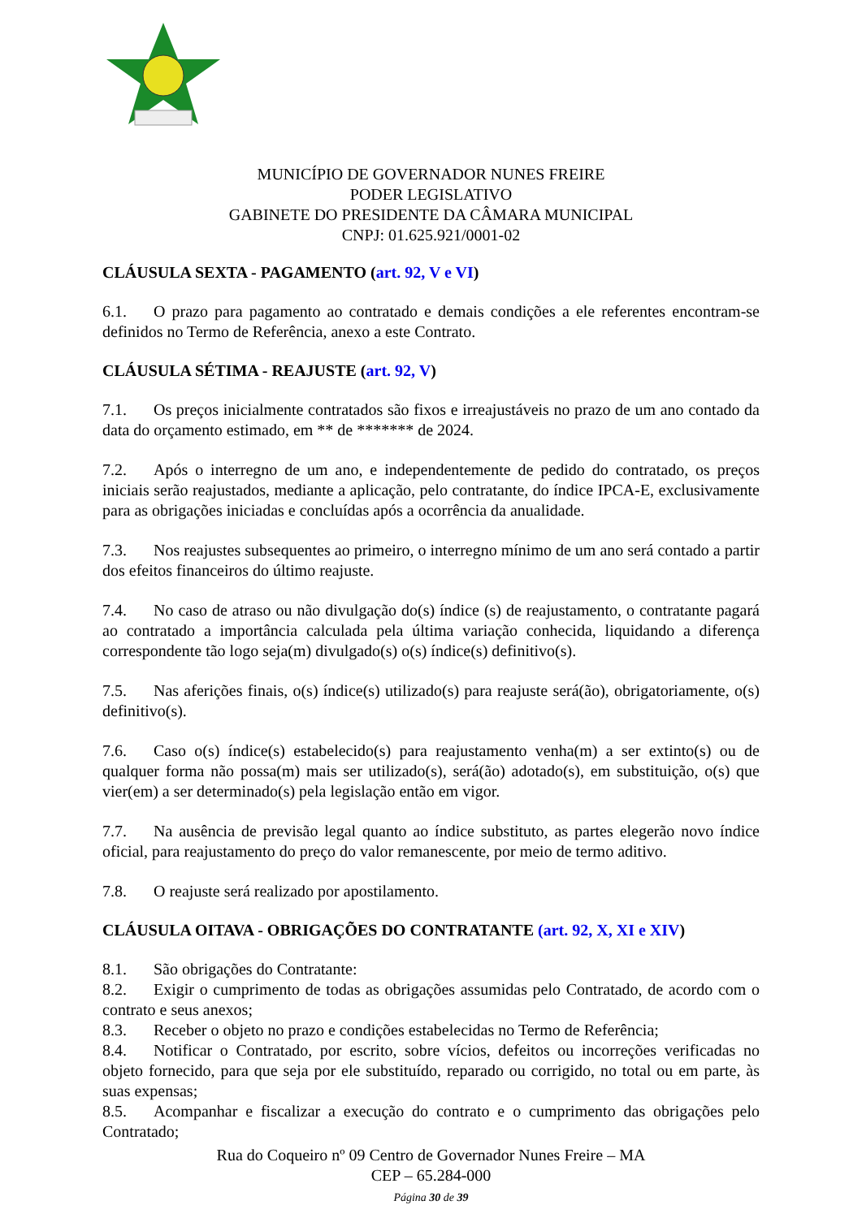MUNICÍPIO DE GOVERNADOR NUNES FREIRE
PODER LEGISLATIVO
GABINETE DO PRESIDENTE DA CÂMARA MUNICIPAL
CNPJ: 01.625.921/0001-02
CLÁUSULA SEXTA - PAGAMENTO (art. 92, V e VI)
6.1. O prazo para pagamento ao contratado e demais condições a ele referentes encontram-se definidos no Termo de Referência, anexo a este Contrato.
CLÁUSULA SÉTIMA - REAJUSTE (art. 92, V)
7.1. Os preços inicialmente contratados são fixos e irreajustáveis no prazo de um ano contado da data do orçamento estimado, em ** de ******* de 2024.
7.2. Após o interregno de um ano, e independentemente de pedido do contratado, os preços iniciais serão reajustados, mediante a aplicação, pelo contratante, do índice IPCA-E, exclusivamente para as obrigações iniciadas e concluídas após a ocorrência da anualidade.
7.3. Nos reajustes subsequentes ao primeiro, o interregno mínimo de um ano será contado a partir dos efeitos financeiros do último reajuste.
7.4. No caso de atraso ou não divulgação do(s) índice (s) de reajustamento, o contratante pagará ao contratado a importância calculada pela última variação conhecida, liquidando a diferença correspondente tão logo seja(m) divulgado(s) o(s) índice(s) definitivo(s).
7.5. Nas aferições finais, o(s) índice(s) utilizado(s) para reajuste será(ão), obrigatoriamente, o(s) definitivo(s).
7.6. Caso o(s) índice(s) estabelecido(s) para reajustamento venha(m) a ser extinto(s) ou de qualquer forma não possa(m) mais ser utilizado(s), será(ão) adotado(s), em substituição, o(s) que vier(em) a ser determinado(s) pela legislação então em vigor.
7.7. Na ausência de previsão legal quanto ao índice substituto, as partes elegerão novo índice oficial, para reajustamento do preço do valor remanescente, por meio de termo aditivo.
7.8. O reajuste será realizado por apostilamento.
CLÁUSULA OITAVA - OBRIGAÇÕES DO CONTRATANTE (art. 92, X, XI e XIV)
8.1. São obrigações do Contratante:
8.2. Exigir o cumprimento de todas as obrigações assumidas pelo Contratado, de acordo com o contrato e seus anexos;
8.3. Receber o objeto no prazo e condições estabelecidas no Termo de Referência;
8.4. Notificar o Contratado, por escrito, sobre vícios, defeitos ou incorreções verificadas no objeto fornecido, para que seja por ele substituído, reparado ou corrigido, no total ou em parte, às suas expensas;
8.5. Acompanhar e fiscalizar a execução do contrato e o cumprimento das obrigações pelo Contratado;
Rua do Coqueiro nº 09 Centro de Governador Nunes Freire – MA
CEP – 65.284-000
Página 30 de 39